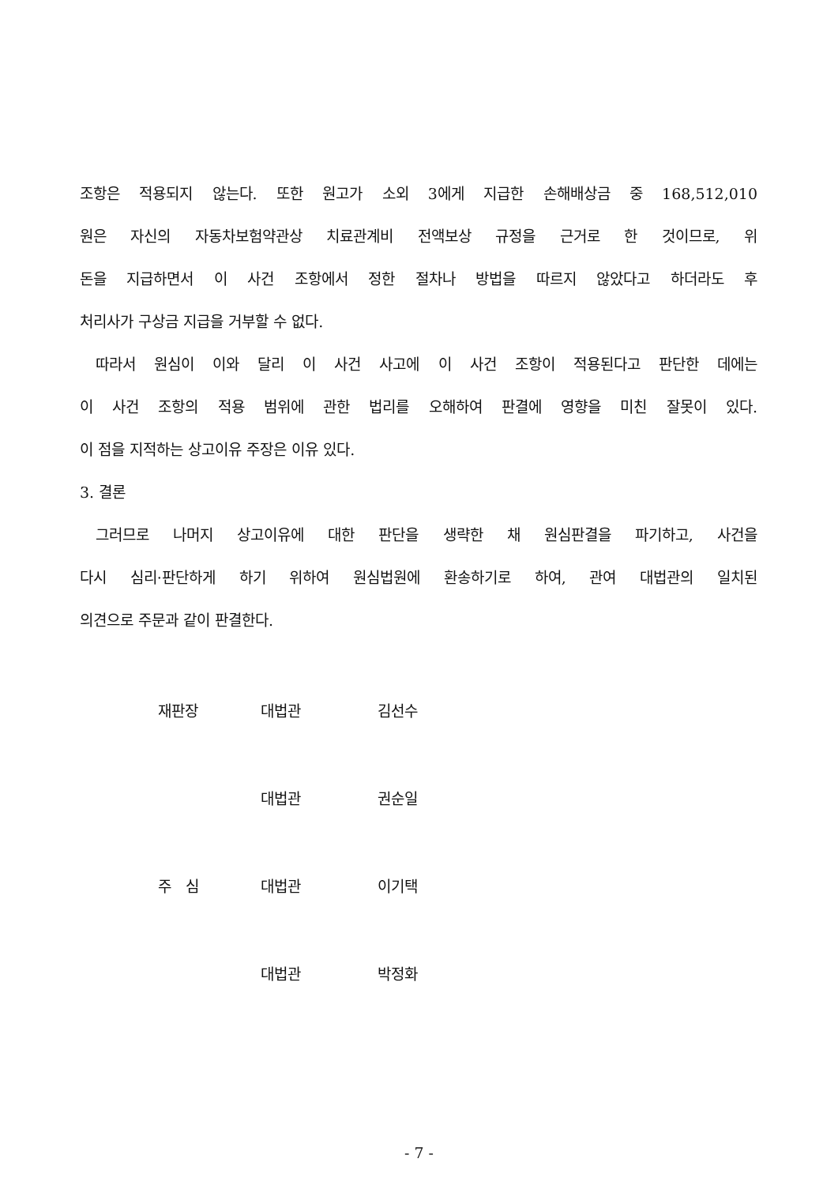조항은 적용되지 않는다. 또한 원고가 소외 3에게 지급한 손해배상금 중 168,512,010
원은 자신의 자동차보험약관상 치료관계비 전액보상 규정을 근거로 한 것이므로, 위
돈을 지급하면서 이 사건 조항에서 정한 절차나 방법을 따르지 않았다고 하더라도 후
처리사가 구상금 지급을 거부할 수 없다.
따라서 원심이 이와 달리 이 사건 사고에 이 사건 조항이 적용된다고 판단한 데에는
이 사건 조항의 적용 범위에 관한 법리를 오해하여 판결에 영향을 미친 잘못이 있다.
이 점을 지적하는 상고이유 주장은 이유 있다.
3. 결론
그러므로 나머지 상고이유에 대한 판단을 생략한 채 원심판결을 파기하고, 사건을
다시 심리·판단하게 하기 위하여 원심법원에 환송하기로 하여, 관여 대법관의 일치된
의견으로 주문과 같이 판결한다.
| 재판장 | 대법관 | 김선수 |
| | 대법관 | 권순일 |
| 주 심 | 대법관 | 이기택 |
| | 대법관 | 박정화 |
- 7 -